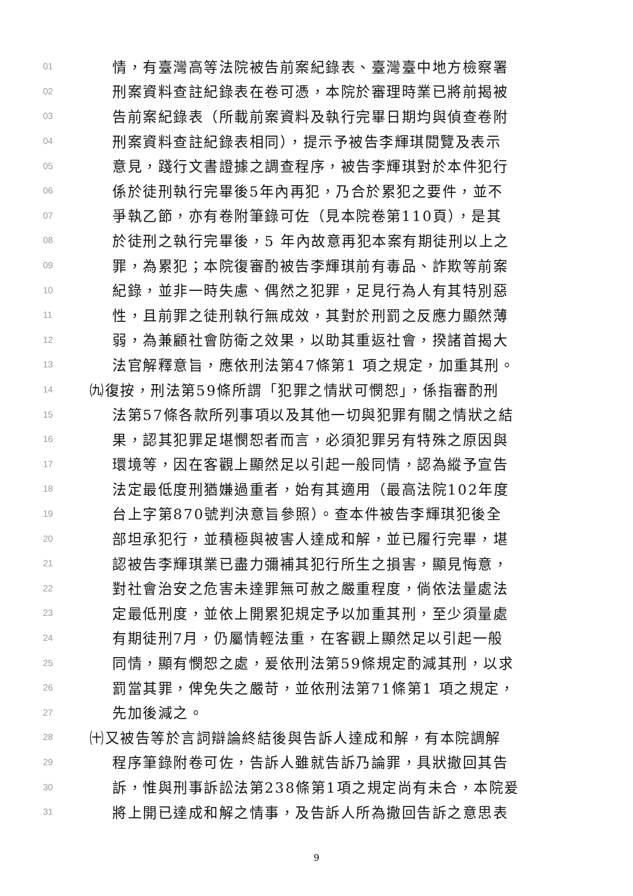01 情，有臺灣高等法院被告前案紀錄表、臺灣臺中地方檢察署
02 刑案資料查註紀錄表在卷可憑，本院於審理時業已將前揭被
03 告前案紀錄表（所載前案資料及執行完畢日期均與偵查卷附
04 刑案資料查註紀錄表相同），提示予被告李輝琪閱覽及表示
05 意見，踐行文書證據之調查程序，被告李輝琪對於本件犯行
06 係於徒刑執行完畢後5年內再犯，乃合於累犯之要件，並不
07 爭執乙節，亦有卷附筆錄可佐（見本院卷第110頁），是其
08 於徒刑之執行完畢後，5 年內故意再犯本案有期徒刑以上之
09 罪，為累犯；本院復審酌被告李輝琪前有毒品、詐欺等前案
10 紀錄，並非一時失慮、偶然之犯罪，足見行為人有其特別惡
11 性，且前罪之徒刑執行無成效，其對於刑罰之反應力顯然薄
12 弱，為兼顧社會防衛之效果，以助其重返社會，揆諸首揭大
13 法官解釋意旨，應依刑法第47條第1 項之規定，加重其刑。
14 ㈨復按，刑法第59條所謂「犯罪之情狀可憫恕」，係指審酌刑
15 法第57條各款所列事項以及其他一切與犯罪有關之情狀之結
16 果，認其犯罪足堪憫恕者而言，必須犯罪另有特殊之原因與
17 環境等，因在客觀上顯然足以引起一般同情，認為縱予宣告
18 法定最低度刑猶嫌過重者，始有其適用（最高法院102年度
19 台上字第870號判決意旨參照）。查本件被告李輝琪犯後全
20 部坦承犯行，並積極與被害人達成和解，並已履行完畢，堪
21 認被告李輝琪業已盡力彌補其犯行所生之損害，顯見悔意，
22 對社會治安之危害未達罪無可赦之嚴重程度，倘依法量處法
23 定最低刑度，並依上開累犯規定予以加重其刑，至少須量處
24 有期徒刑7月，仍屬情輕法重，在客觀上顯然足以引起一般
25 同情，顯有憫恕之處，爰依刑法第59條規定酌減其刑，以求
26 罰當其罪，俾免失之嚴苛，並依刑法第71條第1 項之規定，
27 先加後減之。
28 ㈩又被告等於言詞辯論終結後與告訴人達成和解，有本院調解
29 程序筆錄附卷可佐，告訴人雖就告訴乃論罪，具狀撤回其告
30 訴，惟與刑事訴訟法第238條第1項之規定尚有未合，本院爰
31 將上開已達成和解之情事，及告訴人所為撤回告訴之意思表
9